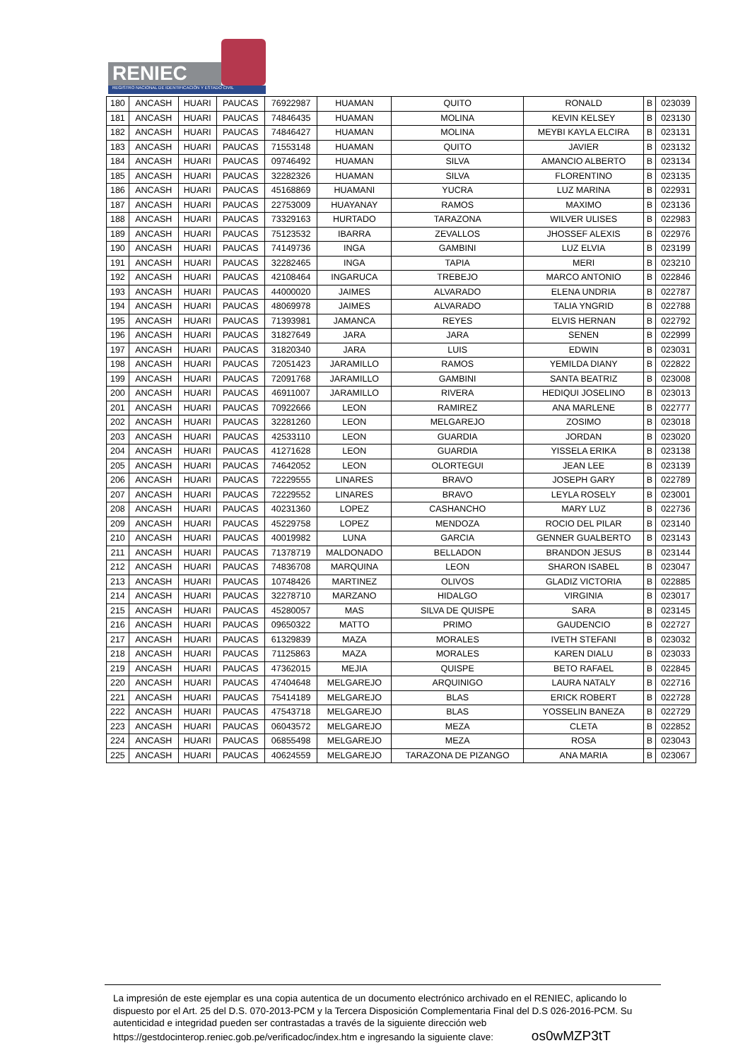RENIEC
REGISTRO NACIONAL DE IDENTIFICACIÓN Y ESTADO CIVIL
| 180 | ANCASH | HUARI | PAUCAS | 76922987 | HUAMAN | QUITO | RONALD | B | 023039 |
| 181 | ANCASH | HUARI | PAUCAS | 74846435 | HUAMAN | MOLINA | KEVIN KELSEY | B | 023130 |
| 182 | ANCASH | HUARI | PAUCAS | 74846427 | HUAMAN | MOLINA | MEYBI KAYLA ELCIRA | B | 023131 |
| 183 | ANCASH | HUARI | PAUCAS | 71553148 | HUAMAN | QUITO | JAVIER | B | 023132 |
| 184 | ANCASH | HUARI | PAUCAS | 09746492 | HUAMAN | SILVA | AMANCIO ALBERTO | B | 023134 |
| 185 | ANCASH | HUARI | PAUCAS | 32282326 | HUAMAN | SILVA | FLORENTINO | B | 023135 |
| 186 | ANCASH | HUARI | PAUCAS | 45168869 | HUAMANI | YUCRA | LUZ MARINA | B | 022931 |
| 187 | ANCASH | HUARI | PAUCAS | 22753009 | HUAYANAY | RAMOS | MAXIMO | B | 023136 |
| 188 | ANCASH | HUARI | PAUCAS | 73329163 | HURTADO | TARAZONA | WILVER ULISES | B | 022983 |
| 189 | ANCASH | HUARI | PAUCAS | 75123532 | IBARRA | ZEVALLOS | JHOSSEF ALEXIS | B | 022976 |
| 190 | ANCASH | HUARI | PAUCAS | 74149736 | INGA | GAMBINI | LUZ ELVIA | B | 023199 |
| 191 | ANCASH | HUARI | PAUCAS | 32282465 | INGA | TAPIA | MERI | B | 023210 |
| 192 | ANCASH | HUARI | PAUCAS | 42108464 | INGARUCA | TREBEJO | MARCO ANTONIO | B | 022846 |
| 193 | ANCASH | HUARI | PAUCAS | 44000020 | JAIMES | ALVARADO | ELENA UNDRIA | B | 022787 |
| 194 | ANCASH | HUARI | PAUCAS | 48069978 | JAIMES | ALVARADO | TALIA YNGRID | B | 022788 |
| 195 | ANCASH | HUARI | PAUCAS | 71393981 | JAMANCA | REYES | ELVIS HERNAN | B | 022792 |
| 196 | ANCASH | HUARI | PAUCAS | 31827649 | JARA | JARA | SENEN | B | 022999 |
| 197 | ANCASH | HUARI | PAUCAS | 31820340 | JARA | LUIS | EDWIN | B | 023031 |
| 198 | ANCASH | HUARI | PAUCAS | 72051423 | JARAMILLO | RAMOS | YEMILDA DIANY | B | 022822 |
| 199 | ANCASH | HUARI | PAUCAS | 72091768 | JARAMILLO | GAMBINI | SANTA BEATRIZ | B | 023008 |
| 200 | ANCASH | HUARI | PAUCAS | 46911007 | JARAMILLO | RIVERA | HEDIQUI JOSELINO | B | 023013 |
| 201 | ANCASH | HUARI | PAUCAS | 70922666 | LEON | RAMIREZ | ANA MARLENE | B | 022777 |
| 202 | ANCASH | HUARI | PAUCAS | 32281260 | LEON | MELGAREJO | ZOSIMO | B | 023018 |
| 203 | ANCASH | HUARI | PAUCAS | 42533110 | LEON | GUARDIA | JORDAN | B | 023020 |
| 204 | ANCASH | HUARI | PAUCAS | 41271628 | LEON | GUARDIA | YISSELA ERIKA | B | 023138 |
| 205 | ANCASH | HUARI | PAUCAS | 74642052 | LEON | OLORTEGUI | JEAN LEE | B | 023139 |
| 206 | ANCASH | HUARI | PAUCAS | 72229555 | LINARES | BRAVO | JOSEPH GARY | B | 022789 |
| 207 | ANCASH | HUARI | PAUCAS | 72229552 | LINARES | BRAVO | LEYLA ROSELY | B | 023001 |
| 208 | ANCASH | HUARI | PAUCAS | 40231360 | LOPEZ | CASHANCHO | MARY LUZ | B | 022736 |
| 209 | ANCASH | HUARI | PAUCAS | 45229758 | LOPEZ | MENDOZA | ROCIO DEL PILAR | B | 023140 |
| 210 | ANCASH | HUARI | PAUCAS | 40019982 | LUNA | GARCIA | GENNER GUALBERTO | B | 023143 |
| 211 | ANCASH | HUARI | PAUCAS | 71378719 | MALDONADO | BELLADON | BRANDON JESUS | B | 023144 |
| 212 | ANCASH | HUARI | PAUCAS | 74836708 | MARQUINA | LEON | SHARON ISABEL | B | 023047 |
| 213 | ANCASH | HUARI | PAUCAS | 10748426 | MARTINEZ | OLIVOS | GLADIZ VICTORIA | B | 022885 |
| 214 | ANCASH | HUARI | PAUCAS | 32278710 | MARZANO | HIDALGO | VIRGINIA | B | 023017 |
| 215 | ANCASH | HUARI | PAUCAS | 45280057 | MAS | SILVA DE QUISPE | SARA | B | 023145 |
| 216 | ANCASH | HUARI | PAUCAS | 09650322 | MATTO | PRIMO | GAUDENCIO | B | 022727 |
| 217 | ANCASH | HUARI | PAUCAS | 61329839 | MAZA | MORALES | IVETH STEFANI | B | 023032 |
| 218 | ANCASH | HUARI | PAUCAS | 71125863 | MAZA | MORALES | KAREN DIALU | B | 023033 |
| 219 | ANCASH | HUARI | PAUCAS | 47362015 | MEJIA | QUISPE | BETO RAFAEL | B | 022845 |
| 220 | ANCASH | HUARI | PAUCAS | 47404648 | MELGAREJO | ARQUINIGO | LAURA NATALY | B | 022716 |
| 221 | ANCASH | HUARI | PAUCAS | 75414189 | MELGAREJO | BLAS | ERICK ROBERT | B | 022728 |
| 222 | ANCASH | HUARI | PAUCAS | 47543718 | MELGAREJO | BLAS | YOSSELIN BANEZA | B | 022729 |
| 223 | ANCASH | HUARI | PAUCAS | 06043572 | MELGAREJO | MEZA | CLETA | B | 022852 |
| 224 | ANCASH | HUARI | PAUCAS | 06855498 | MELGAREJO | MEZA | ROSA | B | 023043 |
| 225 | ANCASH | HUARI | PAUCAS | 40624559 | MELGAREJO | TARAZONA DE PIZANGO | ANA MARIA | B | 023067 |
La impresión de este ejemplar es una copia autentica de un documento electrónico archivado en el RENIEC, aplicando lo dispuesto por el Art. 25 del D.S. 070-2013-PCM y la Tercera Disposición Complementaria Final del D.S 026-2016-PCM. Su autenticidad e integridad pueden ser contrastadas a través de la siguiente dirección web https://gestdocinterop.reniec.gob.pe/verificadoc/index.htm e ingresando la siguiente clave: os0wMZP3tT